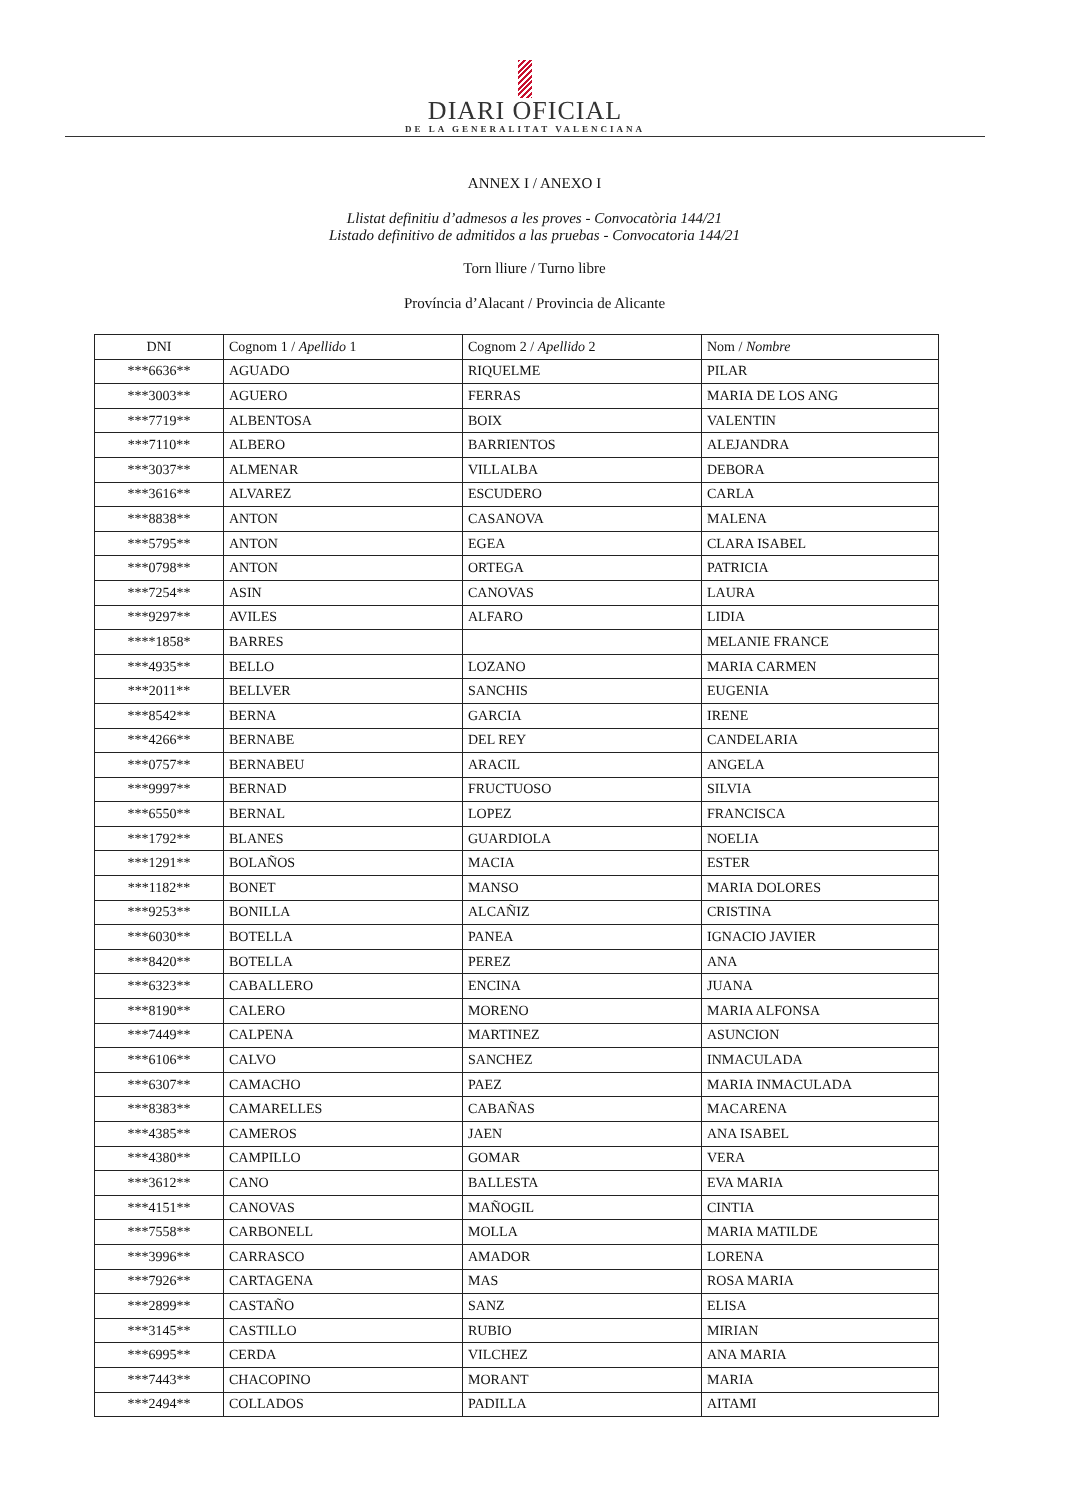DIARI OFICIAL
DE LA GENERALITAT VALENCIANA
ANNEX I / ANEXO I
Llistat definitiu d’admesos a les proves - Convocatòria 144/21
Listado definitivo de admitidos a las pruebas - Convocatoria 144/21
Torn lliure / Turno libre
Província d’Alacant / Provincia de Alicante
| DNI | Cognom 1 / Apellido 1 | Cognom 2 / Apellido 2 | Nom / Nombre |
| ***6636** | AGUADO | RIQUELME | PILAR |
| ***3003** | AGUERO | FERRAS | MARIA DE LOS ANG |
| ***7719** | ALBENTOSA | BOIX | VALENTIN |
| ***7110** | ALBERO | BARRIENTOS | ALEJANDRA |
| ***3037** | ALMENAR | VILLALBA | DEBORA |
| ***3616** | ALVAREZ | ESCUDERO | CARLA |
| ***8838** | ANTON | CASANOVA | MALENA |
| ***5795** | ANTON | EGEA | CLARA ISABEL |
| ***0798** | ANTON | ORTEGA | PATRICIA |
| ***7254** | ASIN | CANOVAS | LAURA |
| ***9297** | AVILES | ALFARO | LIDIA |
| ****1858* | BARRES | | MELANIE FRANCE |
| ***4935** | BELLO | LOZANO | MARIA CARMEN |
| ***2011** | BELLVER | SANCHIS | EUGENIA |
| ***8542** | BERNA | GARCIA | IRENE |
| ***4266** | BERNABE | DEL REY | CANDELARIA |
| ***0757** | BERNABEU | ARACIL | ANGELA |
| ***9997** | BERNAD | FRUCTUOSO | SILVIA |
| ***6550** | BERNAL | LOPEZ | FRANCISCA |
| ***1792** | BLANES | GUARDIOLA | NOELIA |
| ***1291** | BOLAÑOS | MACIA | ESTER |
| ***1182** | BONET | MANSO | MARIA DOLORES |
| ***9253** | BONILLA | ALCAÑIZ | CRISTINA |
| ***6030** | BOTELLA | PANEA | IGNACIO JAVIER |
| ***8420** | BOTELLA | PEREZ | ANA |
| ***6323** | CABALLERO | ENCINA | JUANA |
| ***8190** | CALERO | MORENO | MARIA ALFONSA |
| ***7449** | CALPENA | MARTINEZ | ASUNCION |
| ***6106** | CALVO | SANCHEZ | INMACULADA |
| ***6307** | CAMACHO | PAEZ | MARIA INMACULADA |
| ***8383** | CAMARELLES | CABAÑAS | MACARENA |
| ***4385** | CAMEROS | JAEN | ANA ISABEL |
| ***4380** | CAMPILLO | GOMAR | VERA |
| ***3612** | CANO | BALLESTA | EVA MARIA |
| ***4151** | CANOVAS | MAÑOGIL | CINTIA |
| ***7558** | CARBONELL | MOLLA | MARIA MATILDE |
| ***3996** | CARRASCO | AMADOR | LORENA |
| ***7926** | CARTAGENA | MAS | ROSA MARIA |
| ***2899** | CASTAÑO | SANZ | ELISA |
| ***3145** | CASTILLO | RUBIO | MIRIAN |
| ***6995** | CERDA | VILCHEZ | ANA MARIA |
| ***7443** | CHACOPINO | MORANT | MARIA |
| ***2494** | COLLADOS | PADILLA | AITAMI |